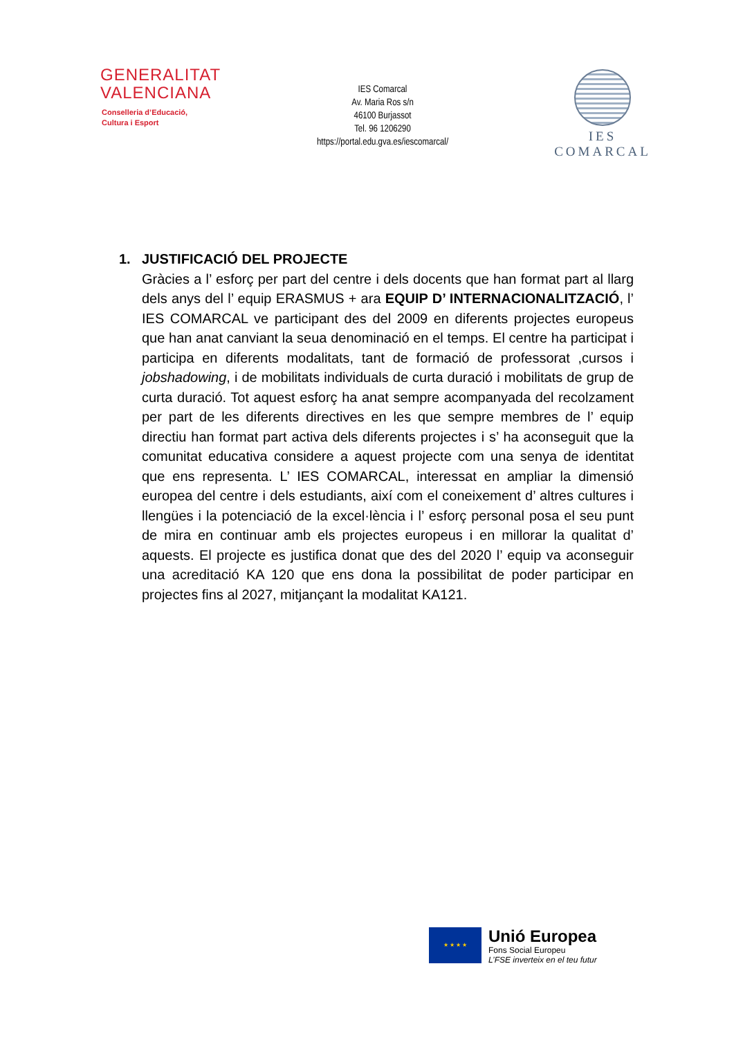GENERALITAT
VALENCIANA
Conselleria d’Educació,
Cultura i Esport
IES Comarcal
Av. Maria Ros s/n
46100 Burjassot
Tel. 96 1206290
https://portal.edu.gva.es/iescomarcal/
IES COMARCAL
1. JUSTIFICACIÓ DEL PROJECTE
Gràcies a l’ esforç per part del centre i dels docents que han format part al llarg dels anys del l’ equip ERASMUS + ara EQUIP D’ INTERNACIONALITZACIÓ, l’ IES COMARCAL ve participant des del 2009 en diferents projectes europeus que han anat canviant la seua denominació en el temps. El centre ha participat i participa en diferents modalitats, tant de formació de professorat ,cursos i jobshadowing, i de mobilitats individuals de curta duració i mobilitats de grup de curta duració. Tot aquest esforç ha anat sempre acompanyada del recolzament per part de les diferents directives en les que sempre membres de l’ equip directiu han format part activa dels diferents projectes i s’ ha aconseguit que la comunitat educativa considere a aquest projecte com una senya de identitat que ens representa. L’ IES COMARCAL, interessat en ampliar la dimensió europea del centre i dels estudiants, així com el coneixement d’ altres cultures i llengües i la potenciació de la excel·lència i l’ esforç personal posa el seu punt de mira en continuar amb els projectes europeus i en millorar la qualitat d’ aquests. El projecte es justifica donat que des del 2020 l’ equip va aconseguir una acreditació KA 120 que ens dona la possibilitat de poder participar en projectes fins al 2027, mitjançant la modalitat KA121.
★ ★ ★ ★
Unió Europea
Fons Social Europeu
L’FSE inverteix en el teu futur